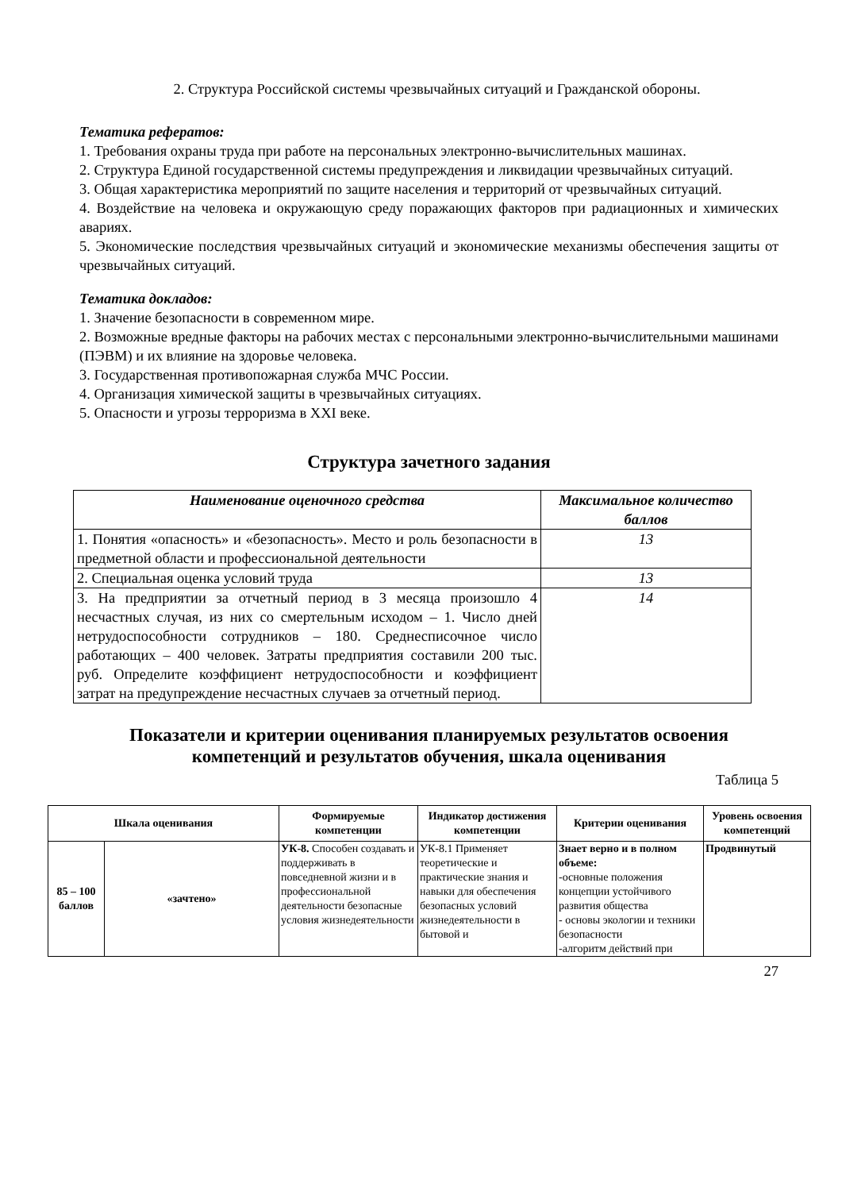2. Структура Российской системы чрезвычайных ситуаций и Гражданской обороны.
Тематика рефератов:
1. Требования охраны труда при работе на персональных электронно-вычислительных машинах.
2. Структура Единой государственной системы предупреждения и ликвидации чрезвычайных ситуаций.
3. Общая характеристика мероприятий по защите населения и территорий от чрезвычайных ситуаций.
4. Воздействие на человека и окружающую среду поражающих факторов при радиационных и химических авариях.
5. Экономические последствия чрезвычайных ситуаций и экономические механизмы обеспечения защиты от чрезвычайных ситуаций.
Тематика докладов:
1. Значение безопасности в современном мире.
2. Возможные вредные факторы на рабочих местах с персональными электронно-вычислительными машинами (ПЭВМ) и их влияние на здоровье человека.
3. Государственная противопожарная служба МЧС России.
4. Организация химической защиты в чрезвычайных ситуациях.
5. Опасности и угрозы терроризма в XXI веке.
Структура зачетного задания
| Наименование оценочного средства | Максимальное количество баллов |
| --- | --- |
| 1. Понятия «опасность» и «безопасность». Место и роль безопасности в предметной области и профессиональной деятельности | 13 |
| 2. Специальная оценка условий труда | 13 |
| 3. На предприятии за отчетный период в 3 месяца произошло 4 несчастных случая, из них со смертельным исходом – 1. Число дней нетрудоспособности сотрудников – 180. Среднесписочное число работающих – 400 человек. Затраты предприятия составили 200 тыс. руб. Определите коэффициент нетрудоспособности и коэффициент затрат на предупреждение несчастных случаев за отчетный период. | 14 |
Показатели и критерии оценивания планируемых результатов освоения компетенций и результатов обучения, шкала оценивания
Таблица 5
| Шкала оценивания | | Формируемые компетенции | Индикатор достижения компетенции | Критерии оценивания | Уровень освоения компетенций |
| --- | --- | --- | --- | --- | --- |
| 85 – 100 баллов | «зачтено» | УК-8. Способен создавать и поддерживать в повседневной жизни и в профессиональной деятельности безопасные условия жизнедеятельности | УК-8.1 Применяет теоретические и практические знания и навыки для обеспечения безопасных условий жизнедеятельности в бытовой и | Знает верно и в полном объеме: -основные положения концепции устойчивого развития общества - основы экологии и техники безопасности -алгоритм действий при | Продвинутый |
27